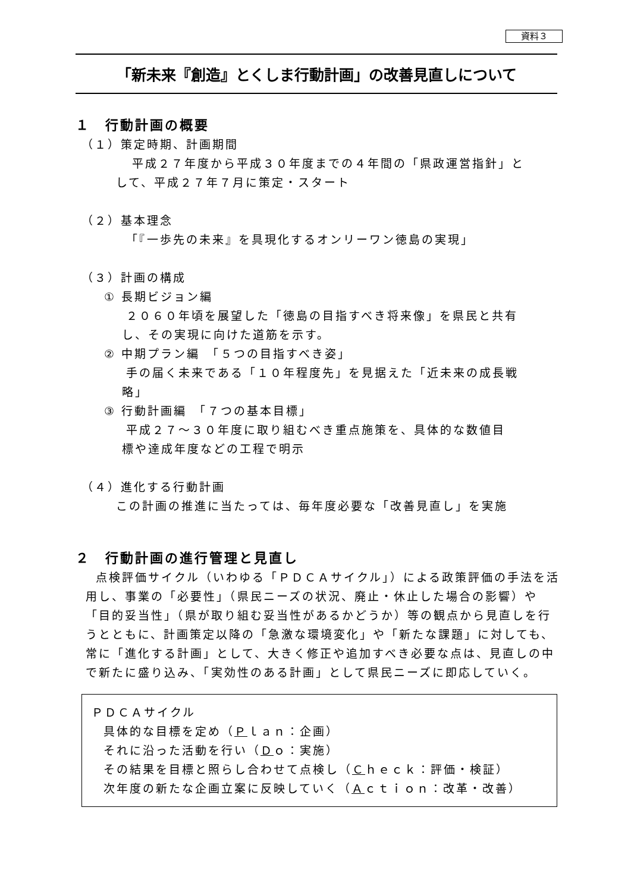資料３
「新未来『創造』とくしま行動計画」の改善見直しについて
１　行動計画の概要
（１）策定時期、計画期間
平成２７年度から平成３０年度までの４年間の「県政運営指針」と
して、平成２７年７月に策定・スタート
（２）基本理念
「『一歩先の未来』を具現化するオンリーワン徳島の実現」
（３）計画の構成
① 長期ビジョン編
２０６０年頃を展望した「徳島の目指すべき将来像」を県民と共有
し、その実現に向けた道筋を示す。
② 中期プラン編　「５つの目指すべき姿」
手の届く未来である「１０年程度先」を見据えた「近未来の成長戦
略」
③ 行動計画編　「７つの基本目標」
平成２７～３０年度に取り組むべき重点施策を、具体的な数値目
標や達成年度などの工程で明示
（４）進化する行動計画
この計画の推進に当たっては、毎年度必要な「改善見直し」を実施
２　行動計画の進行管理と見直し
点検評価サイクル（いわゆる「ＰＤＣＡサイクル」）による政策評価の手法を活用し、事業の「必要性」（県民ニーズの状況、廃止・休止した場合の影響）や「目的妥当性」（県が取り組む妥当性があるかどうか）等の観点から見直しを行うとともに、計画策定以降の「急激な環境変化」や「新たな課題」に対しても、常に「進化する計画」として、大きく修正や追加すべき必要な点は、見直しの中で新たに盛り込み、「実効性のある計画」として県民ニーズに即応していく。
ＰＤＣＡサイクル
具体的な目標を定め（Ｐｌａｎ：企画）
それに沿った活動を行い（Ｄｏ：実施）
その結果を目標と照らし合わせて点検し（Ｃｈｅｃｋ：評価・検証）
次年度の新たな企画立案に反映していく（Ａｃｔｉｏｎ：改革・改善）